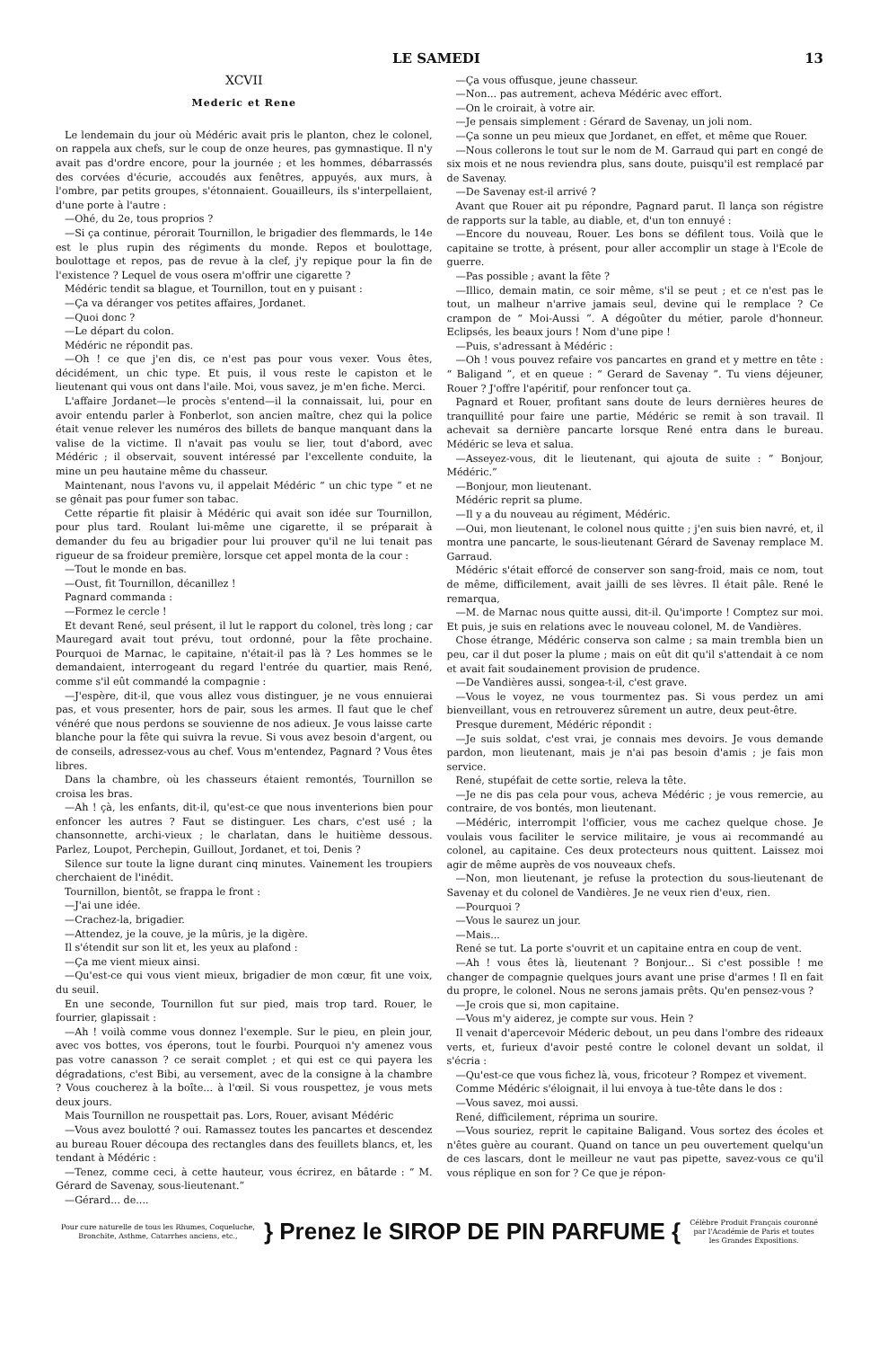LE SAMEDI 13
XCVII
Mederic et Rene
Le lendemain du jour où Médéric avait pris le planton, chez le colonel, on rappela aux chefs, sur le coup de onze heures, pas gymnastique. Il n'y avait pas d'ordre encore, pour la journée ; et les hommes, débarrassés des corvées d'écurie, accoudés aux fenêtres, appuyés, aux murs, à l'ombre, par petits groupes, s'étonnaient. Gouailleurs, ils s'interpellaient, d'une porte à l'autre :
—Ohé, du 2e, tous proprios ?
—Si ça continue, pérorait Tournillon, le brigadier des flemmards, le 14e est le plus rupin des régiments du monde. Repos et boulottage, boulottage et repos, pas de revue à la clef, j'y repique pour la fin de l'existence ? Lequel de vous osera m'offrir une cigarette ?
Médéric tendit sa blague, et Tournillon, tout en y puisant :
—Ça va déranger vos petites affaires, Jordanet.
—Quoi donc ?
—Le départ du colon.
Médéric ne répondit pas.
—Oh ! ce que j'en dis, ce n'est pas pour vous vexer. Vous êtes, décidément, un chic type. Et puis, il vous reste le capiston et le lieutenant qui vous ont dans l'aile. Moi, vous savez, je m'en fiche. Merci.
L'affaire Jordanet—le procès s'entend—il la connaissait, lui, pour en avoir entendu parler à Fonberlot, son ancien maître, chez qui la police était venue relever les numéros des billets de banque manquant dans la valise de la victime. Il n'avait pas voulu se lier, tout d'abord, avec Médéric ; il observait, souvent intéressé par l'excellente conduite, la mine un peu hautaine même du chasseur.
Maintenant, nous l'avons vu, il appelait Médéric “ un chic type ” et ne se gênait pas pour fumer son tabac.
Cette répartie fit plaisir à Médéric qui avait son idée sur Tournillon, pour plus tard. Roulant lui-même une cigarette, il se préparait à demander du feu au brigadier pour lui prouver qu'il ne lui tenait pas rigueur de sa froideur première, lorsque cet appel monta de la cour :
—Tout le monde en bas.
—Oust, fit Tournillon, décanillez !
Pagnard commanda :
—Formez le cercle !
Et devant René, seul présent, il lut le rapport du colonel, très long ; car Mauregard avait tout prévu, tout ordonné, pour la fête prochaine. Pourquoi de Marnac, le capitaine, n'était-il pas là ? Les hommes se le demandaient, interrogeant du regard l'entrée du quartier, mais René, comme s'il eût commandé la compagnie :
—J'espère, dit-il, que vous allez vous distinguer, je ne vous ennuierai pas, et vous presenter, hors de pair, sous les armes. Il faut que le chef vénéré que nous perdons se souvienne de nos adieux. Je vous laisse carte blanche pour la fête qui suivra la revue. Si vous avez besoin d'argent, ou de conseils, adressez-vous au chef. Vous m'entendez, Pagnard ? Vous êtes libres.
Dans la chambre, où les chasseurs étaient remontés, Tournillon se croisa les bras.
—Ah ! çà, les enfants, dit-il, qu'est-ce que nous inventerions bien pour enfoncer les autres ? Faut se distinguer. Les chars, c'est usé ; la chansonnette, archi-vieux ; le charlatan, dans le huitième dessous. Parlez, Loupot, Perchepin, Guillout, Jordanet, et toi, Denis ?
Silence sur toute la ligne durant cinq minutes. Vainement les troupiers cherchaient de l'inédit.
Tournillon, bientôt, se frappa le front :
—J'ai une idée.
—Crachez-la, brigadier.
—Attendez, je la couve, je la mûris, je la digère.
Il s'étendit sur son lit et, les yeux au plafond :
—Ça me vient mieux ainsi.
—Qu'est-ce qui vous vient mieux, brigadier de mon cœur, fit une voix, du seuil.
En une seconde, Tournillon fut sur pied, mais trop tard. Rouer, le fourrier, glapissait :
—Ah ! voilà comme vous donnez l'exemple. Sur le pieu, en plein jour, avec vos bottes, vos éperons, tout le fourbi. Pourquoi n'y amenez vous pas votre canasson ? ce serait complet ; et qui est ce qui payera les dégradations, c'est Bibi, au versement, avec de la consigne à la chambre ? Vous coucherez à la boîte... à l'œil. Si vous rouspettez, je vous mets deux jours.
Mais Tournillon ne rouspettait pas. Lors, Rouer, avisant Médéric
—Vous avez boulotté ? oui. Ramassez toutes les pancartes et descendez au bureau Rouer découpa des rectangles dans des feuillets blancs, et, les tendant à Médéric :
—Tenez, comme ceci, à cette hauteur, vous écrirez, en bâtarde : “ M. Gérard de Savenay, sous-lieutenant.”
—Gérard... de....
—Ça vous offusque, jeune chasseur.
—Non... pas autrement, acheva Médéric avec effort.
—On le croirait, à votre air.
—Je pensais simplement : Gérard de Savenay, un joli nom.
—Ça sonne un peu mieux que Jordanet, en effet, et même que Rouer.
—Nous collerons le tout sur le nom de M. Garraud qui part en congé de six mois et ne nous reviendra plus, sans doute, puisqu'il est remplacé par de Savenay.
—De Savenay est-il arrivé ?
Avant que Rouer ait pu répondre, Pagnard parut. Il lança son régistre de rapports sur la table, au diable, et, d'un ton ennuyé :
—Encore du nouveau, Rouer. Les bons se défilent tous. Voilà que le capitaine se trotte, à présent, pour aller accomplir un stage à l'Ecole de guerre.
—Pas possible ; avant la fête ?
—Illico, demain matin, ce soir même, s'il se peut ; et ce n'est pas le tout, un malheur n'arrive jamais seul, devine qui le remplace ? Ce crampon de “ Moi-Aussi ”. A dégoûter du métier, parole d'honneur. Eclipsés, les beaux jours ! Nom d'une pipe !
—Puis, s'adressant à Médéric :
—Oh ! vous pouvez refaire vos pancartes en grand et y mettre en tête : “ Baligand ”, et en queue : “ Gerard de Savenay ”. Tu viens déjeuner, Rouer ? J'offre l'apéritif, pour renfoncer tout ça.
Pagnard et Rouer, profitant sans doute de leurs dernières heures de tranquillité pour faire une partie, Médéric se remit à son travail. Il achevait sa dernière pancarte lorsque René entra dans le bureau. Médéric se leva et salua.
—Asseyez-vous, dit le lieutenant, qui ajouta de suite : “ Bonjour, Médéric.”
—Bonjour, mon lieutenant.
Médéric reprit sa plume.
—Il y a du nouveau au régiment, Médéric.
—Oui, mon lieutenant, le colonel nous quitte ; j'en suis bien navré, et, il montra une pancarte, le sous-lieutenant Gérard de Savenay remplace M. Garraud.
Médéric s'était efforcé de conserver son sang-froid, mais ce nom, tout de même, difficilement, avait jailli de ses lèvres. Il était pâle. René le remarqua,
—M. de Marnac nous quitte aussi, dit-il. Qu'importe ! Comptez sur moi. Et puis, je suis en relations avec le nouveau colonel, M. de Vandières.
Chose étrange, Médéric conserva son calme ; sa main trembla bien un peu, car il dut poser la plume ; mais on eût dit qu'il s'attendait à ce nom et avait fait soudainement provision de prudence.
—De Vandières aussi, songea-t-il, c'est grave.
—Vous le voyez, ne vous tourmentez pas. Si vous perdez un ami bienveillant, vous en retrouverez sûrement un autre, deux peut-être.
Presque durement, Médéric répondit :
—Je suis soldat, c'est vrai, je connais mes devoirs. Je vous demande pardon, mon lieutenant, mais je n'ai pas besoin d'amis ; je fais mon service.
René, stupéfait de cette sortie, releva la tête.
—Je ne dis pas cela pour vous, acheva Médéric ; je vous remercie, au contraire, de vos bontés, mon lieutenant.
—Médéric, interrompit l'officier, vous me cachez quelque chose. Je voulais vous faciliter le service militaire, je vous ai recommandé au colonel, au capitaine. Ces deux protecteurs nous quittent. Laissez moi agir de même auprès de vos nouveaux chefs.
—Non, mon lieutenant, je refuse la protection du sous-lieutenant de Savenay et du colonel de Vandières. Je ne veux rien d'eux, rien.
—Pourquoi ?
—Vous le saurez un jour.
—Mais...
René se tut. La porte s'ouvrit et un capitaine entra en coup de vent.
—Ah ! vous êtes là, lieutenant ? Bonjour... Si c'est possible ! me changer de compagnie quelques jours avant une prise d'armes ! Il en fait du propre, le colonel. Nous ne serons jamais prêts. Qu'en pensez-vous ?
—Je crois que si, mon capitaine.
—Vous m'y aiderez, je compte sur vous. Hein ?
Il venait d'apercevoir Méderic debout, un peu dans l'ombre des rideaux verts, et, furieux d'avoir pesté contre le colonel devant un soldat, il s'écria :
—Qu'est-ce que vous fichez là, vous, fricoteur ? Rompez et vivement.
Comme Médéric s'éloignait, il lui envoya à tue-tête dans le dos :
—Vous savez, moi aussi.
René, difficilement, réprima un sourire.
—Vous souriez, reprit le capitaine Baligand. Vous sortez des écoles et n'êtes guère au courant. Quand on tance un peu ouvertement quelqu'un de ces lascars, dont le meilleur ne vaut pas pipette, savez-vous ce qu'il vous réplique en son for ? Ce que je répon-
Pour cure naturelle de tous les Rhumes, Coqueluche,
Bronchite, Asthme, Catarrhes anciens, etc.,
} Prenez le SIROP DE PIN PARFUME {
Célèbre Produit Français couronné
par l'Académie de Paris et toutes
les Grandes Expositions.